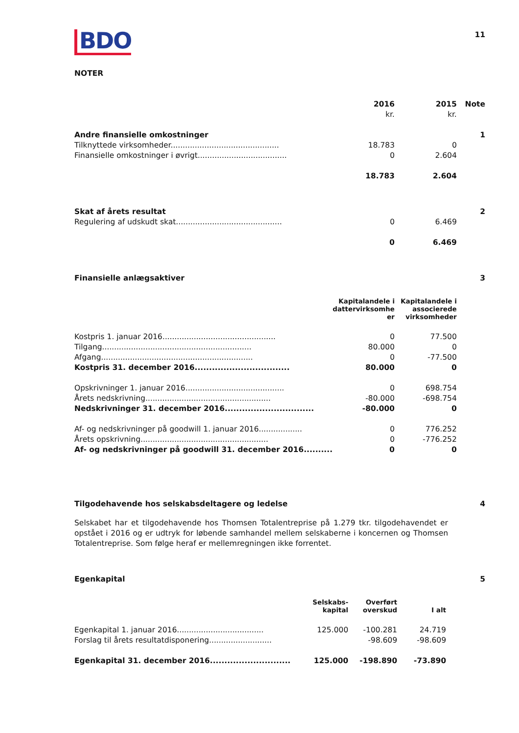11
BDO
NOTER
| | 2016 | 2015 | Note |
| | kr. | kr. | |
| Andre finansielle omkostninger | | | 1 |
| Tilknyttede virksomheder............................................. | 18.783 | 0 | |
| Finansielle omkostninger i øvrigt..................................... | 0 | 2.604 | |
| | 18.783 | 2.604 | |
| Skat af årets resultat | | | 2 |
| Regulering af udskudt skat............................................ | 0 | 6.469 | |
| | 0 | 6.469 | |
| Finansielle anlægsaktiver | | | 3 |
| | Kapitalandele i dattervirksomhe er | Kapitalandele i associerede virksomheder | |
| Kostpris 1. januar 2016............................................... | 0 | 77.500 | |
| Tilgang.............................................................. | 80.000 | 0 | |
| Afgang............................................................... | 0 | -77.500 | |
| Kostpris 31. december 2016................................. | 80.000 | 0 | |
| Opskrivninger 1. januar 2016......................................... | 0 | 698.754 | |
| Årets nedskrivning.................................................... | -80.000 | -698.754 | |
| Nedskrivninger 31. december 2016............................... | -80.000 | 0 | |
| Af- og nedskrivninger på goodwill 1. januar 2016.................. | 0 | 776.252 | |
| Årets opskrivning..................................................... | 0 | -776.252 | |
| Af- og nedskrivninger på goodwill 31. december 2016.......... | 0 | 0 | |
| Tilgodehavende hos selskabsdeltagere og ledelse | | | 4 |
Selskabet har et tilgodehavende hos Thomsen Totalentreprise på 1.279 tkr. tilgodehavendet er opstået i 2016 og er udtryk for løbende samhandel mellem selskaberne i koncernen og Thomsen Totalentreprise. Som følge heraf er mellemregningen ikke forrentet.
| Egenkapital | | | | 5 |
| | Selskabs- kapital | Overført overskud | I alt | |
| Egenkapital 1. januar 2016.................................... | 125.000 | -100.281 | 24.719 | |
| Forslag til årets resultatdisponering.......................... | | -98.609 | -98.609 | |
| Egenkapital 31. december 2016............................ | 125.000 | -198.890 | -73.890 | |